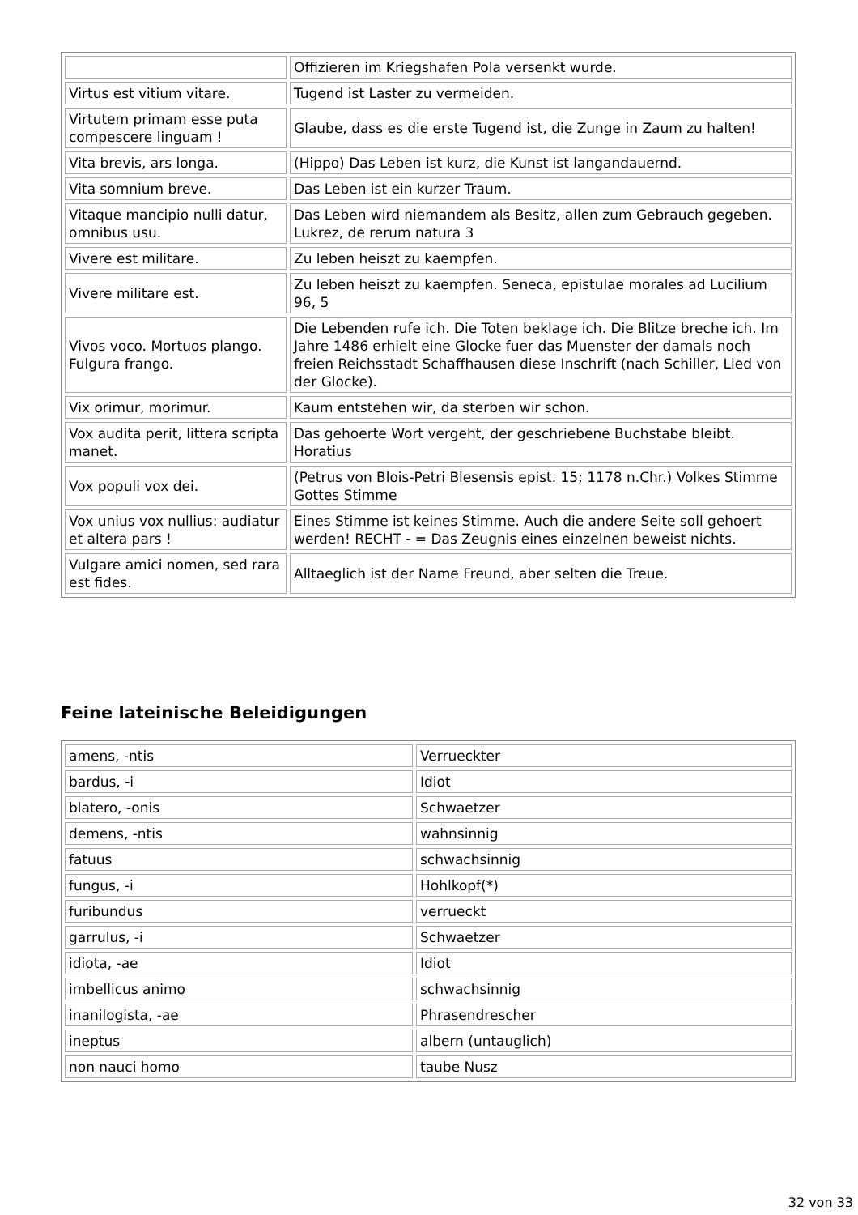| | Offizieren im Kriegshafen Pola versenkt wurde. |
| Virtus est vitium vitare. | Tugend ist Laster zu vermeiden. |
| Virtutem primam esse puta compescere linguam ! | Glaube, dass es die erste Tugend ist, die Zunge in Zaum zu halten! |
| Vita brevis, ars longa. | (Hippo) Das Leben ist kurz, die Kunst ist langandauernd. |
| Vita somnium breve. | Das Leben ist ein kurzer Traum. |
| Vitaque mancipio nulli datur, omnibus usu. | Das Leben wird niemandem als Besitz, allen zum Gebrauch gegeben. Lukrez, de rerum natura 3 |
| Vivere est militare. | Zu leben heiszt zu kaempfen. |
| Vivere militare est. | Zu leben heiszt zu kaempfen. Seneca, epistulae morales ad Lucilium 96, 5 |
| Vivos voco. Mortuos plango. Fulgura frango. | Die Lebenden rufe ich. Die Toten beklage ich. Die Blitze breche ich. Im Jahre 1486 erhielt eine Glocke fuer das Muenster der damals noch freien Reichsstadt Schaffhausen diese Inschrift (nach Schiller, Lied von der Glocke). |
| Vix orimur, morimur. | Kaum entstehen wir, da sterben wir schon. |
| Vox audita perit, littera scripta manet. | Das gehoerte Wort vergeht, der geschriebene Buchstabe bleibt. Horatius |
| Vox populi vox dei. | (Petrus von Blois-Petri Blesensis epist. 15; 1178 n.Chr.) Volkes Stimme Gottes Stimme |
| Vox unius vox nullius: audiatur et altera pars ! | Eines Stimme ist keines Stimme. Auch die andere Seite soll gehoert werden! RECHT - = Das Zeugnis eines einzelnen beweist nichts. |
| Vulgare amici nomen, sed rara est fides. | Alltaeglich ist der Name Freund, aber selten die Treue. |
Feine lateinische Beleidigungen
| amens, -ntis | Verrueckter |
| bardus, -i | Idiot |
| blatero, -onis | Schwaetzer |
| demens, -ntis | wahnsinnig |
| fatuus | schwachsinnig |
| fungus, -i | Hohlkopf(*) |
| furibundus | verrueckt |
| garrulus, -i | Schwaetzer |
| idiota, -ae | Idiot |
| imbellicus animo | schwachsinnig |
| inanilogista, -ae | Phrasendrescher |
| ineptus | albern (untauglich) |
| non nauci homo | taube Nusz |
32 von 33